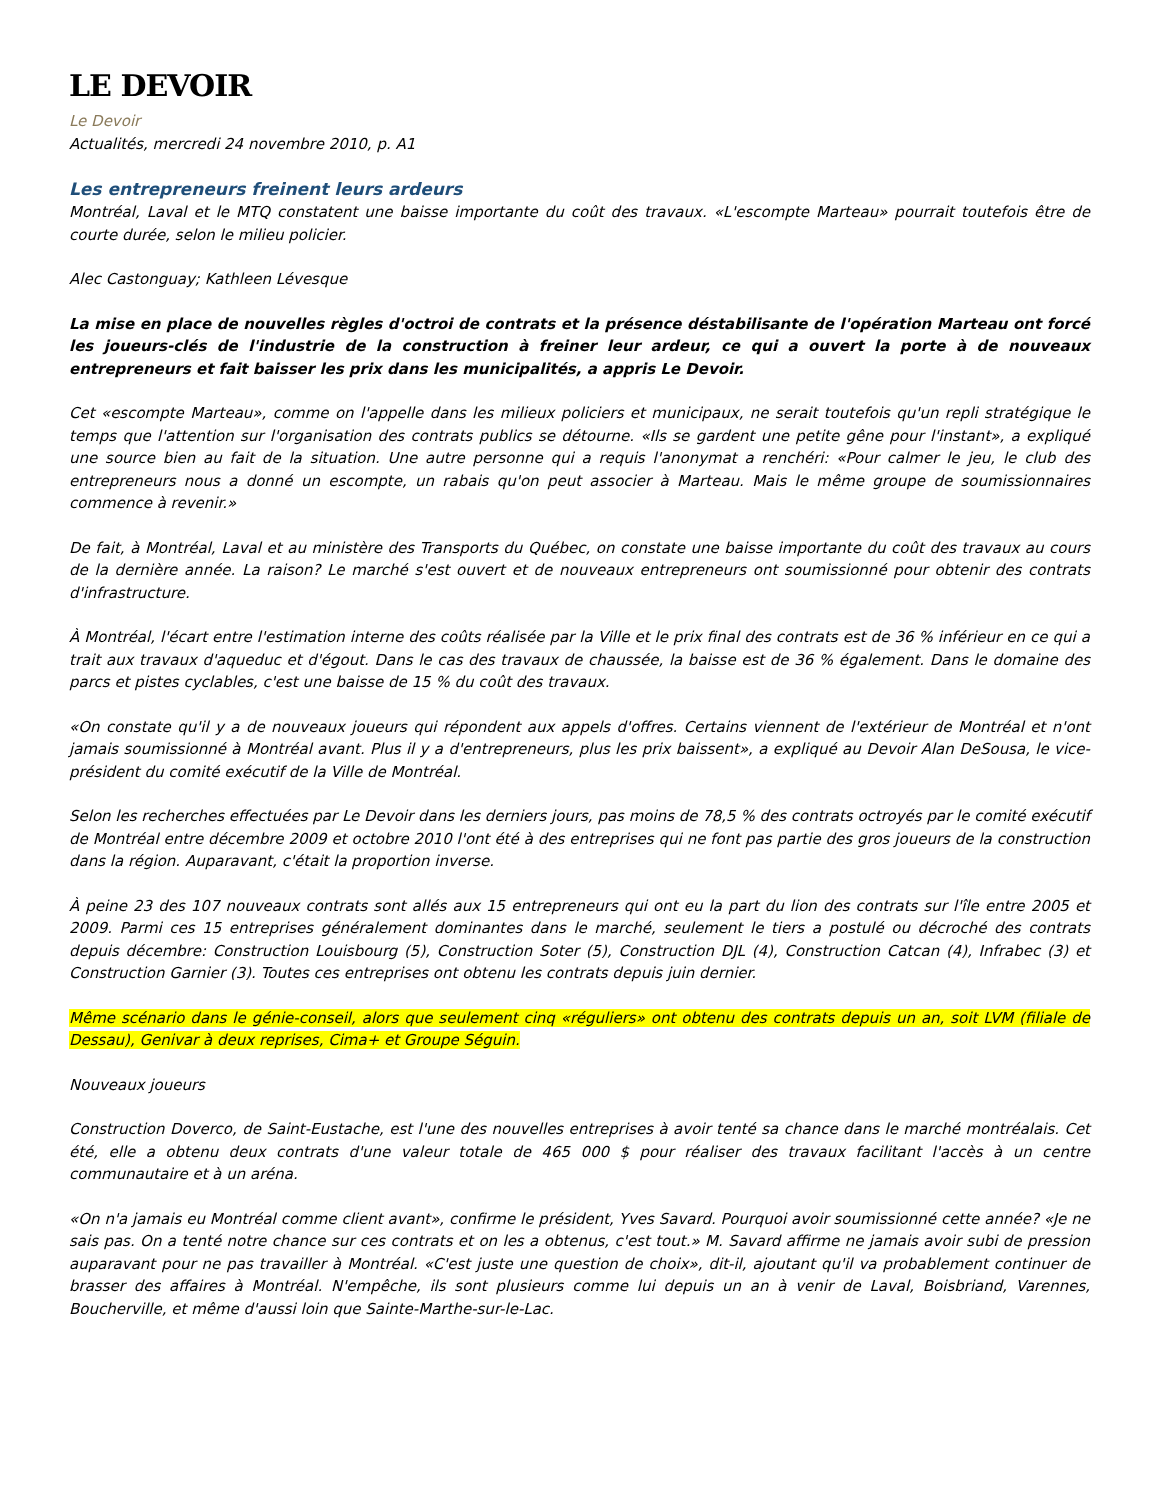LE DEVOIR
Le Devoir
Actualités, mercredi 24 novembre 2010, p. A1
Les entrepreneurs freinent leurs ardeurs
Montréal, Laval et le MTQ constatent une baisse importante du coût des travaux. «L'escompte Marteau» pourrait toutefois être de courte durée, selon le milieu policier.
Alec Castonguay; Kathleen Lévesque
La mise en place de nouvelles règles d'octroi de contrats et la présence déstabilisante de l'opération Marteau ont forcé les joueurs-clés de l'industrie de la construction à freiner leur ardeur, ce qui a ouvert la porte à de nouveaux entrepreneurs et fait baisser les prix dans les municipalités, a appris Le Devoir.
Cet «escompte Marteau», comme on l'appelle dans les milieux policiers et municipaux, ne serait toutefois qu'un repli stratégique le temps que l'attention sur l'organisation des contrats publics se détourne. «Ils se gardent une petite gêne pour l'instant», a expliqué une source bien au fait de la situation. Une autre personne qui a requis l'anonymat a renchéri: «Pour calmer le jeu, le club des entrepreneurs nous a donné un escompte, un rabais qu'on peut associer à Marteau. Mais le même groupe de soumissionnaires commence à revenir.»
De fait, à Montréal, Laval et au ministère des Transports du Québec, on constate une baisse importante du coût des travaux au cours de la dernière année. La raison? Le marché s'est ouvert et de nouveaux entrepreneurs ont soumissionné pour obtenir des contrats d'infrastructure.
À Montréal, l'écart entre l'estimation interne des coûts réalisée par la Ville et le prix final des contrats est de 36 % inférieur en ce qui a trait aux travaux d'aqueduc et d'égout. Dans le cas des travaux de chaussée, la baisse est de 36 % également. Dans le domaine des parcs et pistes cyclables, c'est une baisse de 15 % du coût des travaux.
«On constate qu'il y a de nouveaux joueurs qui répondent aux appels d'offres. Certains viennent de l'extérieur de Montréal et n'ont jamais soumissionné à Montréal avant. Plus il y a d'entrepreneurs, plus les prix baissent», a expliqué au Devoir Alan DeSousa, le vice-président du comité exécutif de la Ville de Montréal.
Selon les recherches effectuées par Le Devoir dans les derniers jours, pas moins de 78,5 % des contrats octroyés par le comité exécutif de Montréal entre décembre 2009 et octobre 2010 l'ont été à des entreprises qui ne font pas partie des gros joueurs de la construction dans la région. Auparavant, c'était la proportion inverse.
À peine 23 des 107 nouveaux contrats sont allés aux 15 entrepreneurs qui ont eu la part du lion des contrats sur l'île entre 2005 et 2009. Parmi ces 15 entreprises généralement dominantes dans le marché, seulement le tiers a postulé ou décroché des contrats depuis décembre: Construction Louisbourg (5), Construction Soter (5), Construction DJL (4), Construction Catcan (4), Infrabec (3) et Construction Garnier (3). Toutes ces entreprises ont obtenu les contrats depuis juin dernier.
Même scénario dans le génie-conseil, alors que seulement cinq «réguliers» ont obtenu des contrats depuis un an, soit LVM (filiale de Dessau), Genivar à deux reprises, Cima+ et Groupe Séguin.
Nouveaux joueurs
Construction Doverco, de Saint-Eustache, est l'une des nouvelles entreprises à avoir tenté sa chance dans le marché montréalais. Cet été, elle a obtenu deux contrats d'une valeur totale de 465 000 $ pour réaliser des travaux facilitant l'accès à un centre communautaire et à un aréna.
«On n'a jamais eu Montréal comme client avant», confirme le président, Yves Savard. Pourquoi avoir soumissionné cette année? «Je ne sais pas. On a tenté notre chance sur ces contrats et on les a obtenus, c'est tout.» M. Savard affirme ne jamais avoir subi de pression auparavant pour ne pas travailler à Montréal. «C'est juste une question de choix», dit-il, ajoutant qu'il va probablement continuer de brasser des affaires à Montréal. N'empêche, ils sont plusieurs comme lui depuis un an à venir de Laval, Boisbriand, Varennes, Boucherville, et même d'aussi loin que Sainte-Marthe-sur-le-Lac.